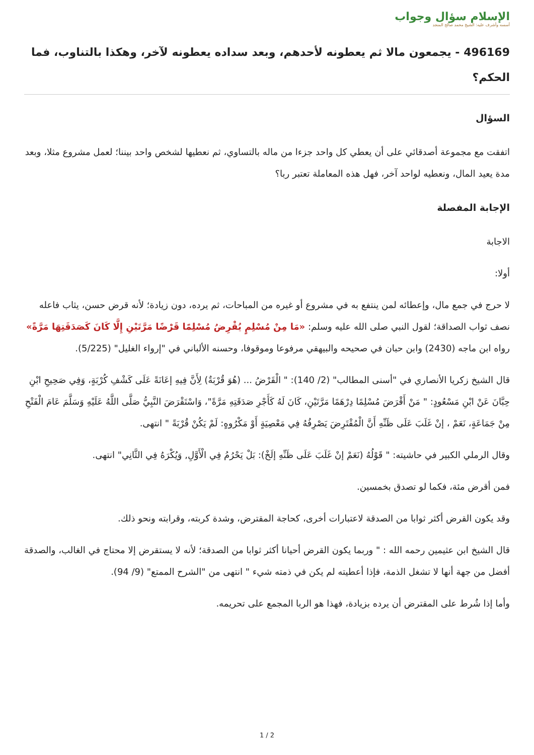الإسلام سؤال وجواب
أسسه وأشرف عليه: الشيخ محمد صالح المنجد
496169 - يجمعون مالا ثم يعطونه لأحدهم، وبعد سداده يعطونه لآخر، وهكذا بالتناوب، فما الحكم؟
السؤال
اتفقت مع مجموعة أصدقائي على أن يعطي كل واحد جزءا من ماله بالتساوي، ثم نعطيها لشخص واحد بيننا؛ لعمل مشروع مثلا، وبعد مدة يعيد المال، ونعطيه لواحد آخر، فهل هذه المعاملة تعتبر ربا؟
الإجابة المفصلة
الاجابة
أولا:
لا حرج في جمع مال، وإعطائه لمن ينتفع به في مشروع أو غيره من المباحات، ثم يرده، دون زيادة؛ لأنه قرض حسن، يثاب فاعله نصف ثواب الصداقة؛ لقول النبي صلى الله عليه وسلم: «مَا مِنْ مُسْلِمٍ يُقْرِضُ مُسْلِمًا قَرْضًا مَرَّتَيْنِ إِلَّا كَانَ كَصَدَقَتِهَا مَرَّةً» رواه ابن ماجه (2430) وابن حبان في صحيحه والبيهقي مرفوعا وموقوفا، وحسنه الألباني في "إرواء الغليل" (5/225).
قال الشيخ زكريا الأنصاري في "أسنى المطالب" (2/ 140): " الْقَرْضُ ... (هُوَ قُرْبَةٌ) لِأَنَّ فِيهِ إعَانَةً عَلَى كَشْفِ كُرْبَةٍ، وَفِي صَحِيحِ ابْنِ حِبَّانَ عَنْ ابْنِ مَسْعُودٍ: " مَنْ أَقْرَضَ مُسْلِمًا دِرْهَمًا مَرَّتَيْنِ، كَانَ لَهُ كَأَجْرِ صَدَقَتِهِ مَرَّةً"، وَاسْتَقْرَضَ النَّبِيُّ صَلَّى اللَّهُ عَلَيْهِ وَسَلَّمَ عَامَ الْفَتْحِ مِنْ جَمَاعَةٍ، نَعَمْ ، إنْ غَلَبَ عَلَى ظَنِّهِ أَنَّ الْمُقْتَرِضَ يَصْرِفُهُ فِي مَعْصِيَةٍ أَوْ مَكْرُوهٍ: لَمْ يَكُنْ قُرْبَةً " انتهى.
وقال الرملي الكبير في حاشيته: " قَوْلُهُ (نَعَمْ إنْ غَلَبَ عَلَى ظَنِّهِ إلَخْ): بَلْ يَحْرُمُ فِي الْأَوَّلِ, وَيُكْرَهُ فِي الثَّانِي" انتهى.
فمن أقرض مئة، فكما لو تصدق بخمسين.
وقد يكون القرض أكثر ثوابا من الصدقة لاعتبارات أخرى، كحاجة المقترض، وشدة كربته، وقرابته ونحو ذلك.
قال الشيخ ابن عثيمين رحمه الله : " وربما يكون القرض أحيانا أكثر ثوابا من الصدقة؛ لأنه لا يستقرض إلا محتاج في الغالب، والصدقة أفضل من جهة أنها لا تشغل الذمة، فإذا أعطيته لم يكن في ذمته شيء " انتهى من "الشرح الممتع" (9/ 94).
وأما إذا شُرط على المقترض أن يرده بزيادة، فهذا هو الربا المجمع على تحريمه.
2 / 1